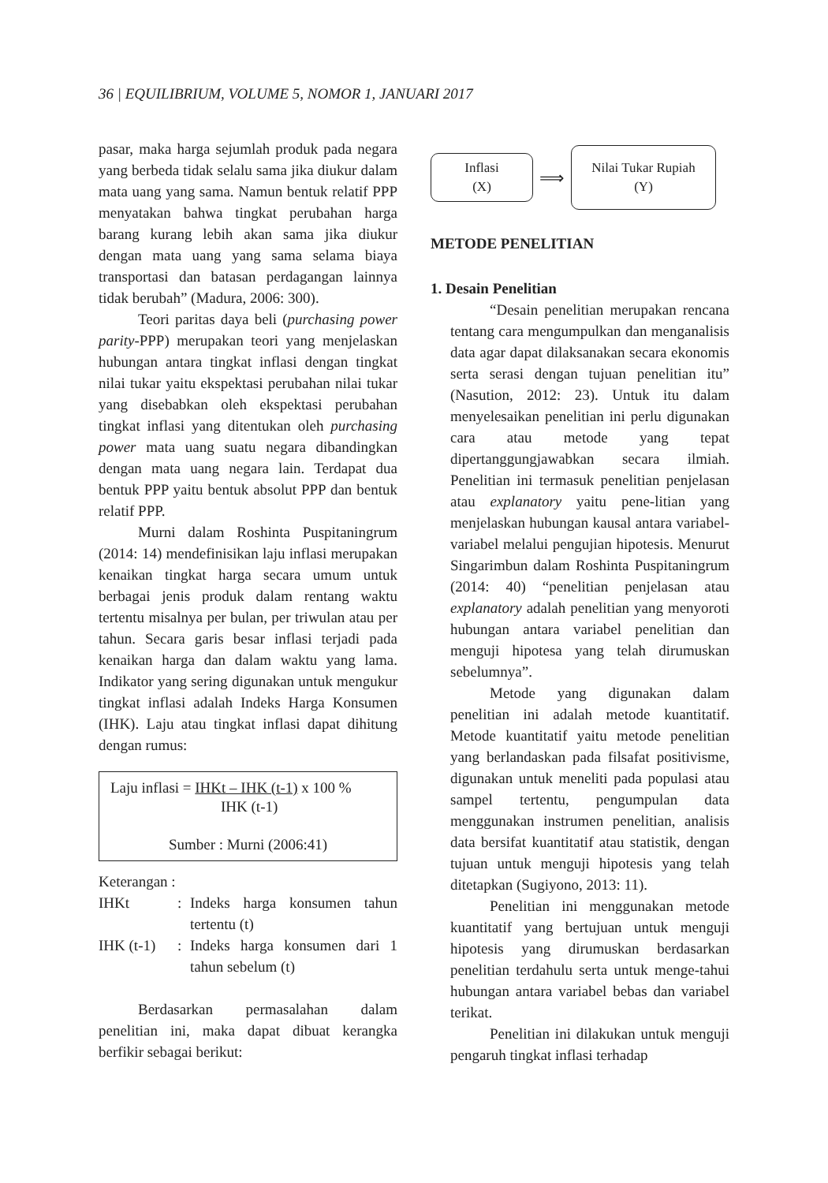36 | EQUILIBRIUM, VOLUME 5, NOMOR 1, JANUARI 2017
pasar, maka harga sejumlah produk pada negara yang berbeda tidak selalu sama jika diukur dalam mata uang yang sama. Namun bentuk relatif PPP menyatakan bahwa tingkat perubahan harga barang kurang lebih akan sama jika diukur dengan mata uang yang sama selama biaya transportasi dan batasan perdagangan lainnya tidak berubah” (Madura, 2006: 300).
Teori paritas daya beli (purchasing power parity-PPP) merupakan teori yang menjelaskan hubungan antara tingkat inflasi dengan tingkat nilai tukar yaitu ekspektasi perubahan nilai tukar yang disebabkan oleh ekspektasi perubahan tingkat inflasi yang ditentukan oleh purchasing power mata uang suatu negara dibandingkan dengan mata uang negara lain. Terdapat dua bentuk PPP yaitu bentuk absolut PPP dan bentuk relatif PPP.
Murni dalam Roshinta Puspitaningrum (2014: 14) mendefinisikan laju inflasi merupakan kenaikan tingkat harga secara umum untuk berbagai jenis produk dalam rentang waktu tertentu misalnya per bulan, per triwulan atau per tahun. Secara garis besar inflasi terjadi pada kenaikan harga dan dalam waktu yang lama. Indikator yang sering digunakan untuk mengukur tingkat inflasi adalah Indeks Harga Konsumen (IHK). Laju atau tingkat inflasi dapat dihitung dengan rumus:
Laju inflasi = IHKt – IHK (t-1) x 100 %
IHK (t-1)
Sumber : Murni (2006:41)
Keterangan :
| IHKt | : | Indeks harga konsumen tahun tertentu (t) |
| IHK (t-1) | : | Indeks harga konsumen dari 1 tahun sebelum (t) |
Berdasarkan permasalahan dalam penelitian ini, maka dapat dibuat kerangka berfikir sebagai berikut:
Inflasi
(X)
⟹
Nilai Tukar Rupiah
(Y)
METODE PENELITIAN
1. Desain Penelitian
“Desain penelitian merupakan rencana tentang cara mengumpulkan dan menganalisis data agar dapat dilaksanakan secara ekonomis serta serasi dengan tujuan penelitian itu” (Nasution, 2012: 23). Untuk itu dalam menyelesaikan penelitian ini perlu digunakan cara atau metode yang tepat dipertanggungjawabkan secara ilmiah. Penelitian ini termasuk penelitian penjelasan atau explanatory yaitu pene-litian yang menjelaskan hubungan kausal antara variabel-variabel melalui pengujian hipotesis. Menurut Singarimbun dalam Roshinta Puspitaningrum (2014: 40) “penelitian penjelasan atau explanatory adalah penelitian yang menyoroti hubungan antara variabel penelitian dan menguji hipotesa yang telah dirumuskan sebelumnya”.
Metode yang digunakan dalam penelitian ini adalah metode kuantitatif. Metode kuantitatif yaitu metode penelitian yang berlandaskan pada filsafat positivisme, digunakan untuk meneliti pada populasi atau sampel tertentu, pengumpulan data menggunakan instrumen penelitian, analisis data bersifat kuantitatif atau statistik, dengan tujuan untuk menguji hipotesis yang telah ditetapkan (Sugiyono, 2013: 11).
Penelitian ini menggunakan metode kuantitatif yang bertujuan untuk menguji hipotesis yang dirumuskan berdasarkan penelitian terdahulu serta untuk menge-tahui hubungan antara variabel bebas dan variabel terikat.
Penelitian ini dilakukan untuk menguji pengaruh tingkat inflasi terhadap